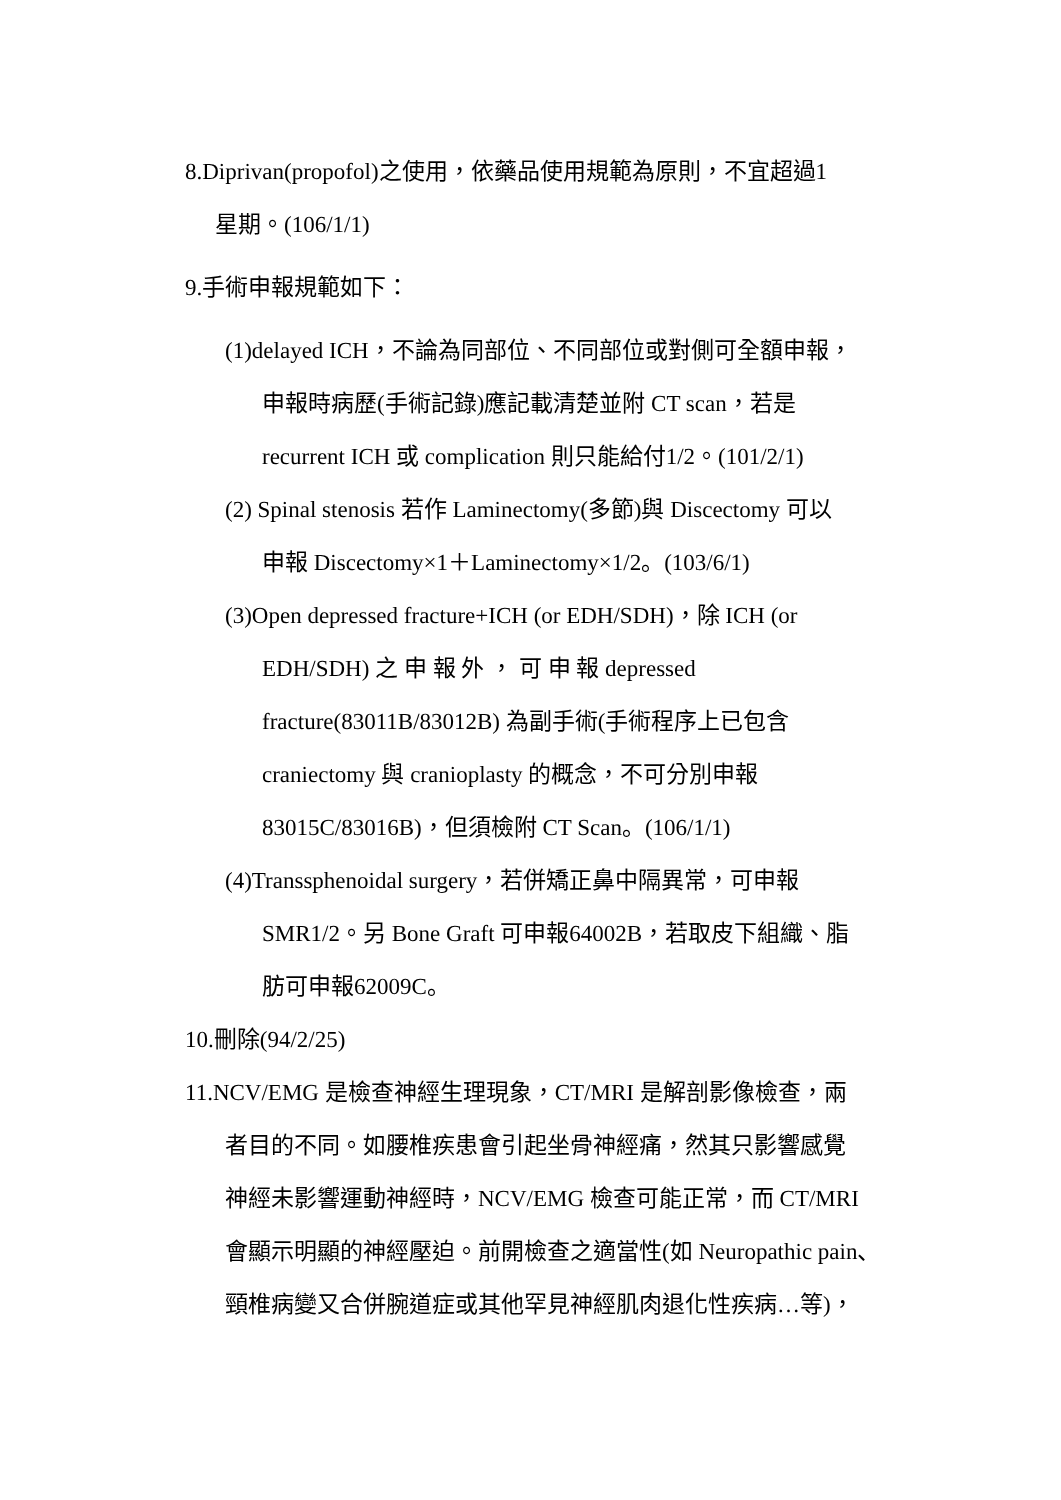8.Diprivan(propofol)之使用，依藥品使用規範為原則，不宜超過1
星期。(106/1/1)
9.手術申報規範如下：
(1)delayed ICH，不論為同部位、不同部位或對側可全額申報，
申報時病歷(手術記錄)應記載清楚並附 CT scan，若是
recurrent ICH 或 complication 則只能給付1/2。(101/2/1)
(2) Spinal stenosis 若作 Laminectomy(多節)與 Discectomy 可以
申報 Discectomy×1＋Laminectomy×1/2。(103/6/1)
(3)Open depressed fracture+ICH (or EDH/SDH)，除 ICH (or
EDH/SDH) 之 申 報 外 ， 可 申 報 depressed
fracture(83011B/83012B) 為副手術(手術程序上已包含
craniectomy 與 cranioplasty 的概念，不可分別申報
83015C/83016B)，但須檢附 CT Scan。(106/1/1)
(4)Transsphenoidal surgery，若併矯正鼻中隔異常，可申報
SMR1/2。另 Bone Graft 可申報64002B，若取皮下組織、脂
肪可申報62009C。
10.刪除(94/2/25)
11.NCV/EMG 是檢查神經生理現象，CT/MRI 是解剖影像檢查，兩
者目的不同。如腰椎疾患會引起坐骨神經痛，然其只影響感覺
神經未影響運動神經時，NCV/EMG 檢查可能正常，而 CT/MRI
會顯示明顯的神經壓迫。前開檢查之適當性(如 Neuropathic pain、
頸椎病變又合併腕道症或其他罕見神經肌肉退化性疾病…等)，